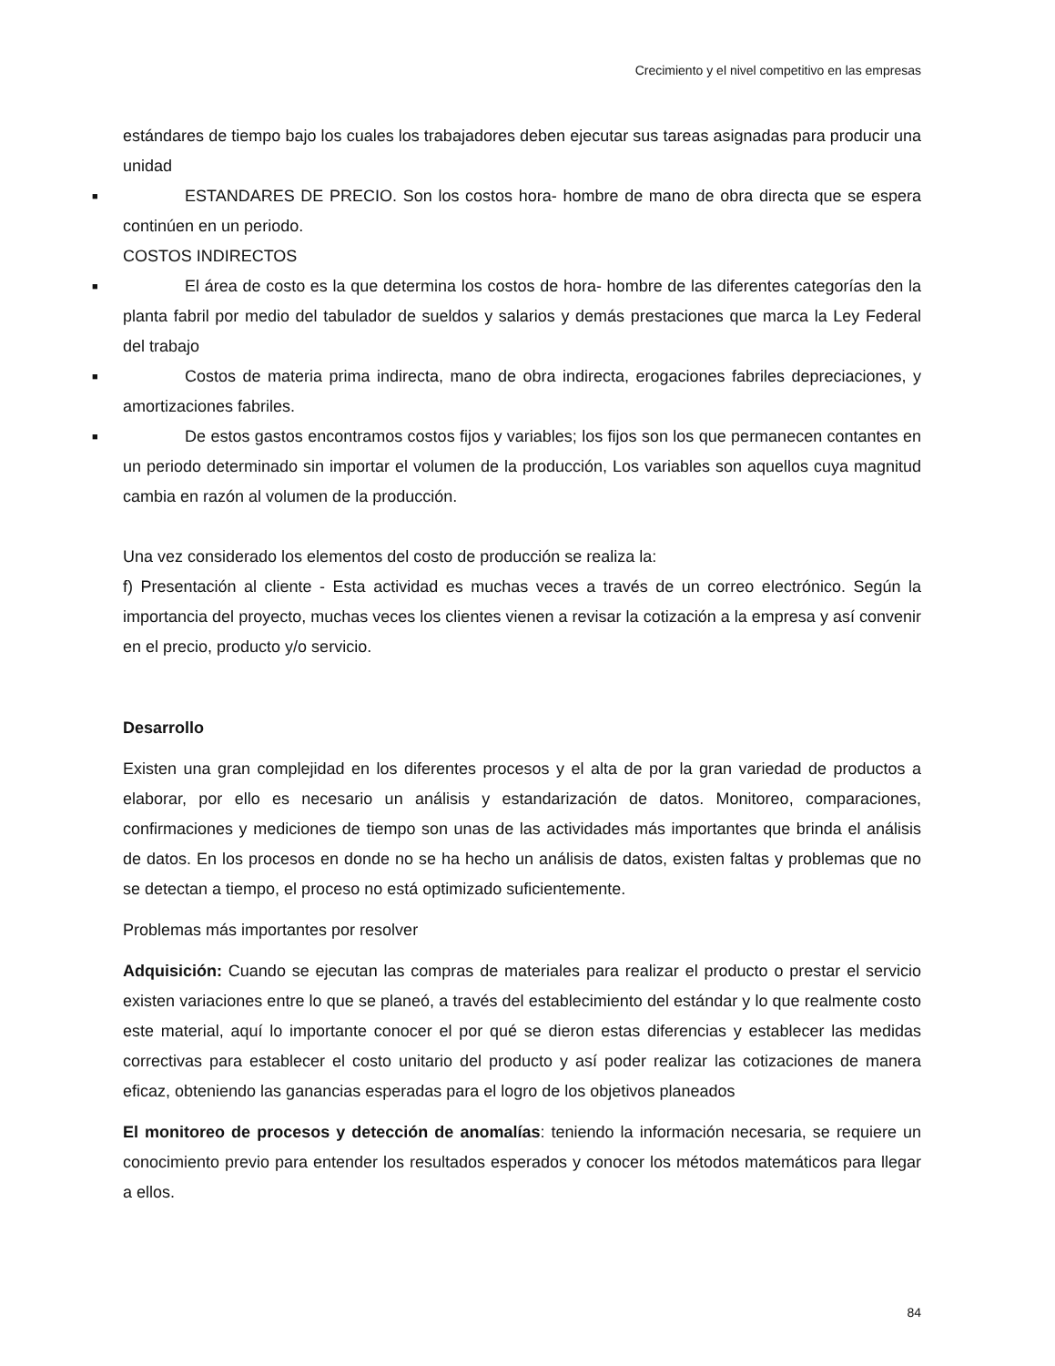Crecimiento y el nivel competitivo en las empresas
estándares de tiempo bajo los cuales los trabajadores deben ejecutar sus tareas asignadas para producir una unidad
■ ESTANDARES DE PRECIO. Son los costos hora- hombre de mano de obra directa que se espera continúen en un periodo.
COSTOS INDIRECTOS
■ El área de costo es la que determina los costos de hora- hombre de las diferentes categorías den la planta fabril por medio del tabulador de sueldos y salarios y demás prestaciones que marca la Ley Federal del trabajo
■ Costos de materia prima indirecta, mano de obra indirecta, erogaciones fabriles depreciaciones, y amortizaciones fabriles.
■ De estos gastos encontramos costos fijos y variables; los fijos son los que permanecen contantes en un periodo determinado sin importar el volumen de la producción, Los variables son aquellos cuya magnitud cambia en razón al volumen de la producción.
Una vez considerado los elementos del costo de producción se realiza la:
f) Presentación al cliente - Esta actividad es muchas veces a través de un correo electrónico. Según la importancia del proyecto, muchas veces los clientes vienen a revisar la cotización a la empresa y así convenir en el precio, producto y/o servicio.
Desarrollo
Existen una gran complejidad en los diferentes procesos y el alta de por la gran variedad de productos a elaborar, por ello es necesario un análisis y estandarización de datos. Monitoreo, comparaciones, confirmaciones y mediciones de tiempo son unas de las actividades más importantes que brinda el análisis de datos. En los procesos en donde no se ha hecho un análisis de datos, existen faltas y problemas que no se detectan a tiempo, el proceso no está optimizado suficientemente.
Problemas más importantes por resolver
Adquisición: Cuando se ejecutan las compras de materiales para realizar el producto o prestar el servicio existen variaciones entre lo que se planeó, a través del establecimiento del estándar y lo que realmente costo este material, aquí lo importante conocer el por qué se dieron estas diferencias y establecer las medidas correctivas para establecer el costo unitario del producto y así poder realizar las cotizaciones de manera eficaz, obteniendo las ganancias esperadas para el logro de los objetivos planeados
El monitoreo de procesos y detección de anomalías: teniendo la información necesaria, se requiere un conocimiento previo para entender los resultados esperados y conocer los métodos matemáticos para llegar a ellos.
84